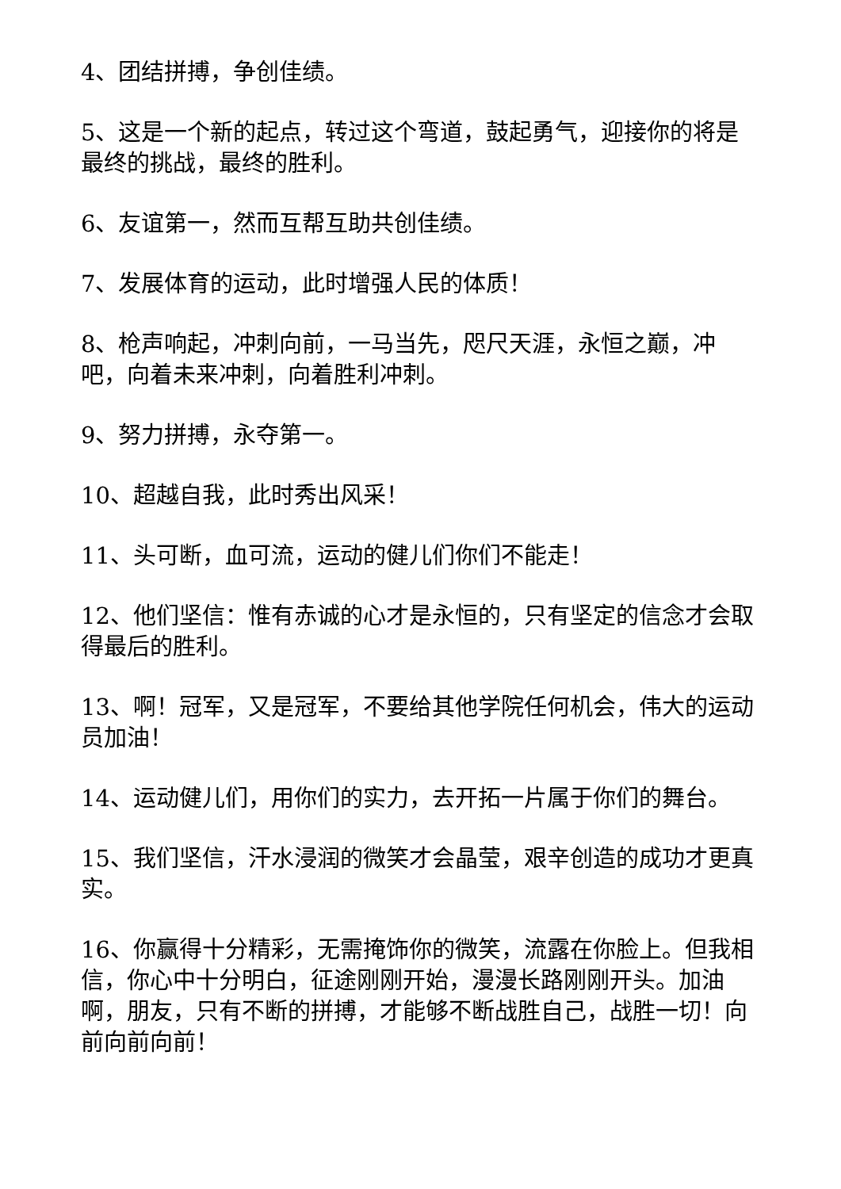4、团结拼搏，争创佳绩。
5、这是一个新的起点，转过这个弯道，鼓起勇气，迎接你的将是最终的挑战，最终的胜利。
6、友谊第一，然而互帮互助共创佳绩。
7、发展体育的运动，此时增强人民的体质！
8、枪声响起，冲刺向前，一马当先，咫尺天涯，永恒之巅，冲吧，向着未来冲刺，向着胜利冲刺。
9、努力拼搏，永夺第一。
10、超越自我，此时秀出风采！
11、头可断，血可流，运动的健儿们你们不能走！
12、他们坚信：惟有赤诚的心才是永恒的，只有坚定的信念才会取得最后的胜利。
13、啊！冠军，又是冠军，不要给其他学院任何机会，伟大的运动员加油！
14、运动健儿们，用你们的实力，去开拓一片属于你们的舞台。
15、我们坚信，汗水浸润的微笑才会晶莹，艰辛创造的成功才更真实。
16、你赢得十分精彩，无需掩饰你的微笑，流露在你脸上。但我相信，你心中十分明白，征途刚刚开始，漫漫长路刚刚开头。加油啊，朋友，只有不断的拼搏，才能够不断战胜自己，战胜一切！向前向前向前！